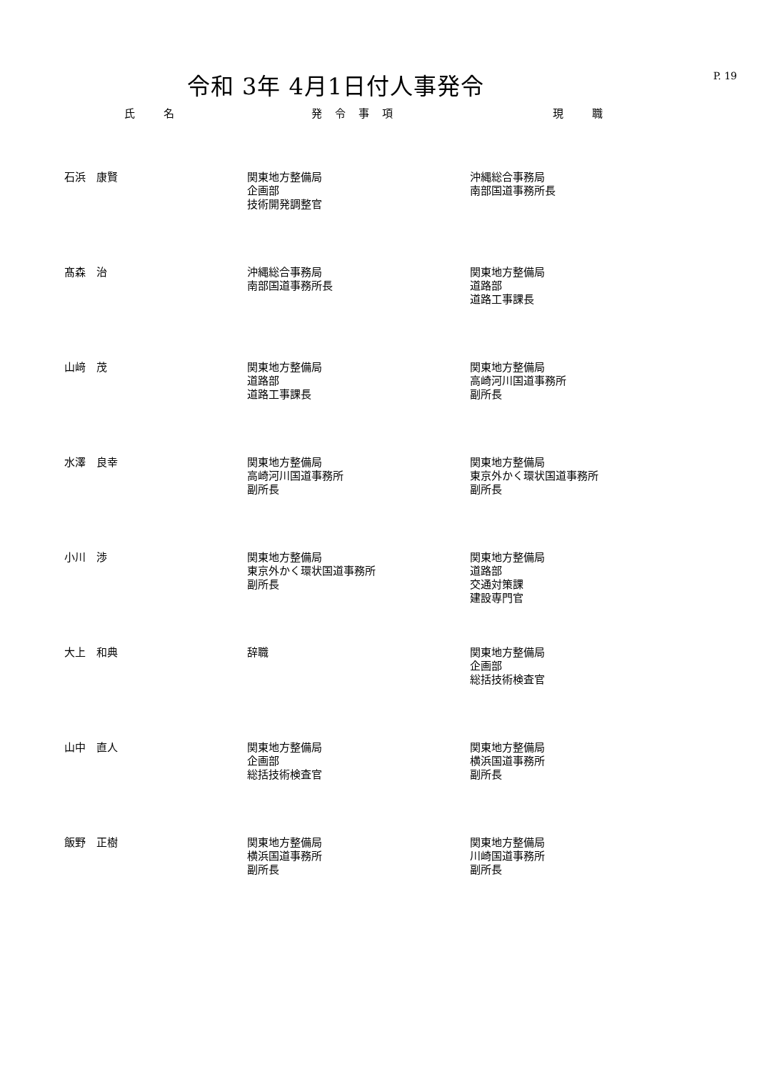令和 3年 4月1日付人事発令
P. 19
| 氏 名 | 発令事項 | 現 職 |
| --- | --- | --- |
| 石浜 康賢 | 関東地方整備局 企画部 技術開発調整官 | 沖縄総合事務局 南部国道事務所長 |
| 髙森 治 | 沖縄総合事務局 南部国道事務所長 | 関東地方整備局 道路部 道路工事課長 |
| 山﨑 茂 | 関東地方整備局 道路部 道路工事課長 | 関東地方整備局 高崎河川国道事務所 副所長 |
| 水澤 良幸 | 関東地方整備局 高崎河川国道事務所 副所長 | 関東地方整備局 東京外かく環状国道事務所 副所長 |
| 小川 渉 | 関東地方整備局 東京外かく環状国道事務所 副所長 | 関東地方整備局 道路部 交通対策課 建設専門官 |
| 大上 和典 | 辞職 | 関東地方整備局 企画部 総括技術検査官 |
| 山中 直人 | 関東地方整備局 企画部 総括技術検査官 | 関東地方整備局 横浜国道事務所 副所長 |
| 飯野 正樹 | 関東地方整備局 横浜国道事務所 副所長 | 関東地方整備局 川崎国道事務所 副所長 |